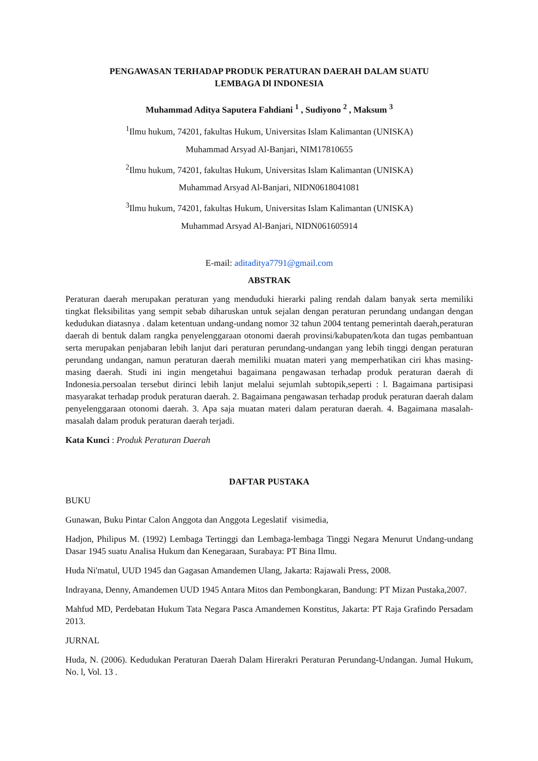PENGAWASAN TERHADAP PRODUK PERATURAN DAERAH DALAM SUATU
LEMBAGA Dl INDONESIA
Muhammad Aditya Saputera Fahdiani <sup>1</sup> , Sudiyono <sup>2</sup> , Maksum <sup>3</sup>
<sup>1</sup> Ilmu hukum, 74201, fakultas Hukum, Universitas Islam Kalimantan (UNISKA)
Muhammad Arsyad Al-Banjari, NIM17810655
<sup>2</sup> Ilmu hukum, 74201, fakultas Hukum, Universitas Islam Kalimantan (UNISKA)
Muhammad Arsyad Al-Banjari, NIDN0618041081
<sup>3</sup> Ilmu hukum, 74201, fakultas Hukum, Universitas Islam Kalimantan (UNISKA)
Muhammad Arsyad Al-Banjari, NIDN061605914
E-mail: aditaditya7791@gmail.com
ABSTRAK
Peraturan daerah merupakan peraturan yang menduduki hierarki paling rendah dalam banyak serta memiliki tingkat fleksibilitas yang sempit sebab diharuskan untuk sejalan dengan peraturan perundang undangan dengan kedudukan diatasnya . dalam ketentuan undang-undang nomor 32 tahun 2004 tentang pemerintah daerah,peraturan daerah di bentuk dalam rangka penyelenggaraan otonomi daerah provinsi/kabupaten/kota dan tugas pembantuan serta merupakan penjabaran lebih lanjut dari peraturan perundang-undangan yang lebih tinggi dengan peraturan perundang undangan, namun peraturan daerah memiliki muatan materi yang memperhatikan ciri khas masing-masing daerah. Studi ini ingin mengetahui bagaimana pengawasan terhadap produk peraturan daerah di Indonesia.persoalan tersebut dirinci lebih lanjut melalui sejumlah subtopik,seperti : l. Bagaimana partisipasi masyarakat terhadap produk peraturan daerah. 2. Bagaimana pengawasan terhadap produk peraturan daerah dalam penyelenggaraan otonomi daerah. 3. Apa saja muatan materi dalam peraturan daerah. 4. Bagaimana masalah-masalah dalam produk peraturan daerah terjadi.
Kata Kunci : Produk Peraturan Daerah
DAFTAR PUSTAKA
BUKU
Gunawan, Buku Pintar Calon Anggota dan Anggota Legeslatif visimedia,
Hadjon, Philipus M. (1992) Lembaga Tertinggi dan Lembaga-lembaga Tinggi Negara Menurut Undang-undang Dasar 1945 suatu Analisa Hukum dan Kenegaraan, Surabaya: PT Bina Ilmu.
Huda Ni'matul, UUD 1945 dan Gagasan Amandemen Ulang, Jakarta: Rajawali Press, 2008.
Indrayana, Denny, Amandemen UUD 1945 Antara Mitos dan Pembongkaran, Bandung: PT Mizan Pustaka,2007.
Mahfud MD, Perdebatan Hukum Tata Negara Pasca Amandemen Konstitus, Jakarta: PT Raja Grafindo Persadam 2013.
JURNAL
Huda, N. (2006). Kedudukan Peraturan Daerah Dalam Hirerakri Peraturan Perundang-Undangan. Jumal Hukum, No. l, Vol. 13 .